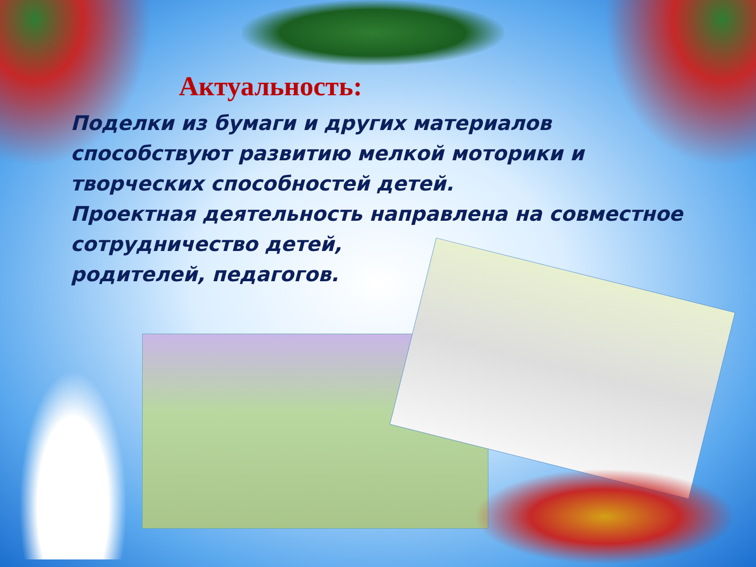Актуальность:
Поделки из бумаги и других материалов способствуют развитию мелкой моторики и творческих способностей детей.
Проектная деятельность направлена на совместное
сотрудничество детей,
родителей, педагогов.